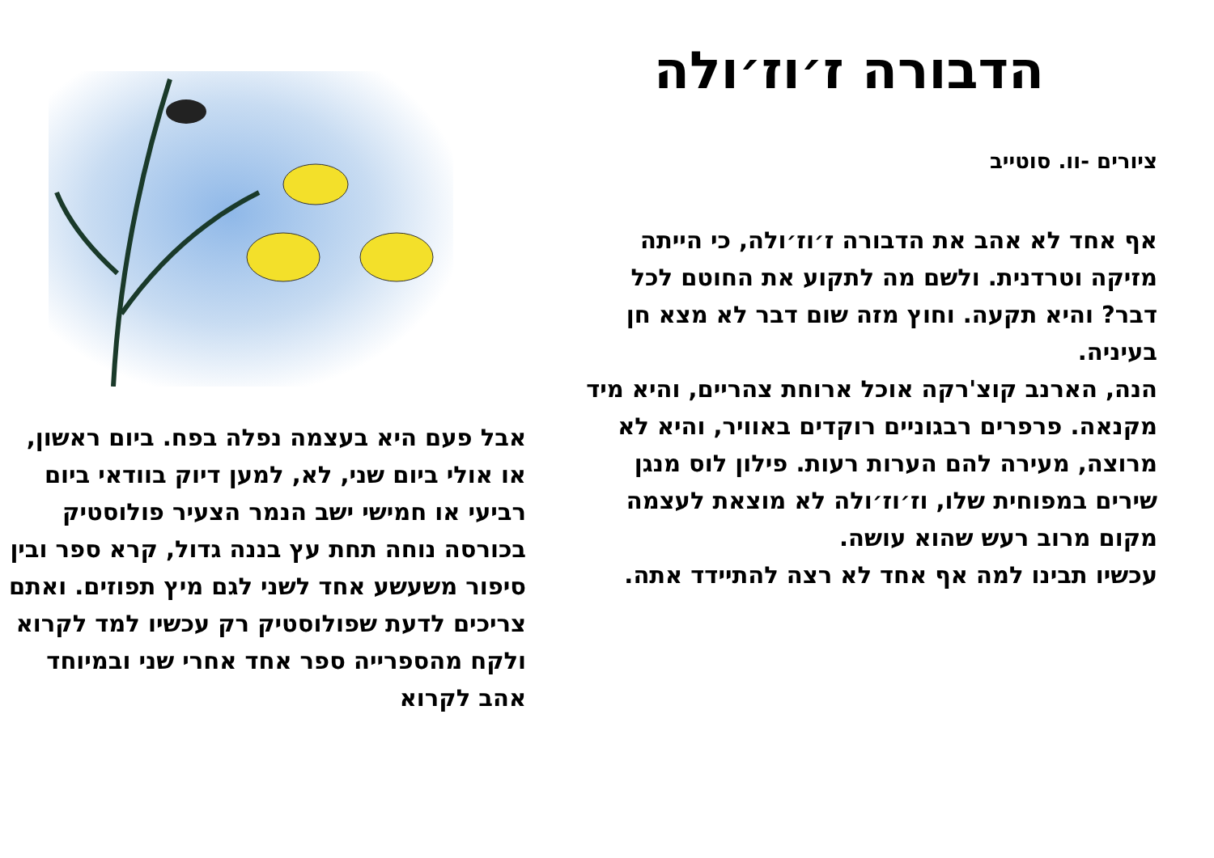הדבורה ז׳וז׳ולה
ציורים -וו. סוטייב
אף אחד לא אהב את הדבורה ז׳וז׳ולה, כי הייתה מזיקה וטרדנית. ולשם מה לתקוע את החוטם לכל דבר? והיא תקעה. וחוץ מזה שום דבר לא מצא חן בעיניה.
הנה, הארנב קוצ'רקה אוכל ארוחת צהריים, והיא מיד מקנאה. פרפרים רבגוניים רוקדים באוויר, והיא לא מרוצה, מעירה להם הערות רעות. פילון לוס מנגן שירים במפוחית שלו, וז׳וז׳ולה לא מוצאת לעצמה מקום מרוב רעש שהוא עושה.
עכשיו תבינו למה אף אחד לא רצה להתיידד אתה.
אבל פעם היא בעצמה נפלה בפח. ביום ראשון, או אולי ביום שני, לא, למען דיוק בוודאי ביום רביעי או חמישי ישב הנמר הצעיר פולוסטיק בכורסה נוחה תחת עץ בננה גדול, קרא ספר ובין סיפור משעשע אחד לשני לגם מיץ תפוזים. ואתם צריכים לדעת שפולוסטיק רק עכשיו למד לקרוא ולקח מהספרייה ספר אחד אחרי שני ובמיוחד אהב לקרוא